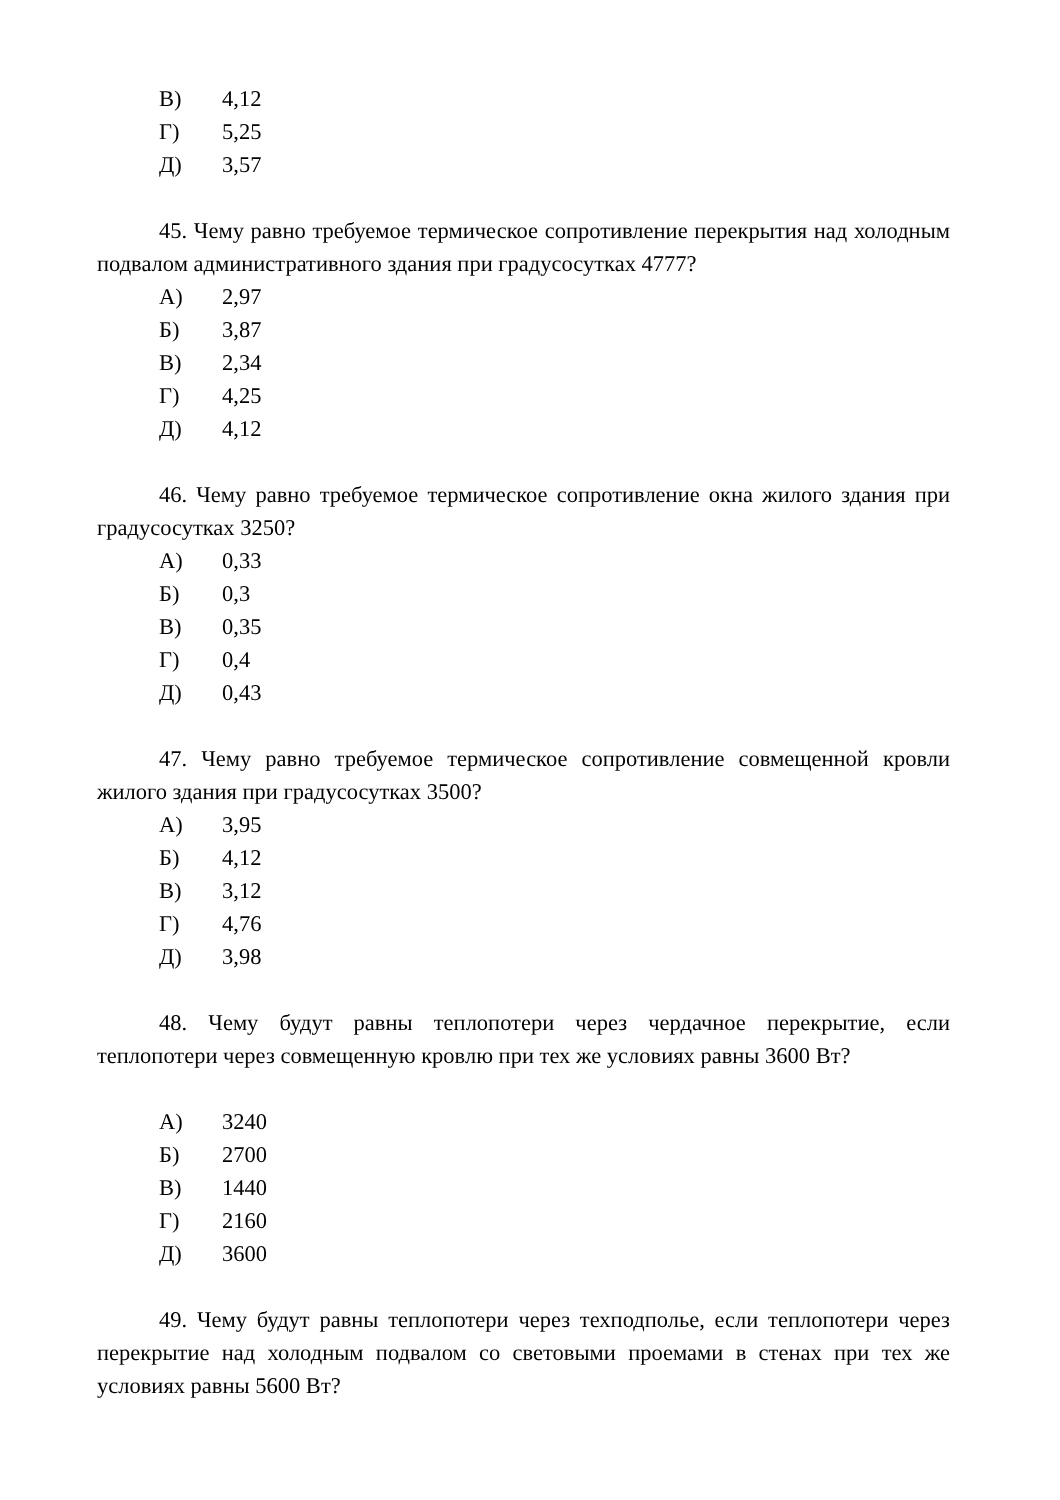В) 4,12
Г) 5,25
Д) 3,57
45. Чему равно требуемое термическое сопротивление перекрытия над холодным подвалом административного здания при градусосутках 4777?
А) 2,97
Б) 3,87
В) 2,34
Г) 4,25
Д) 4,12
46. Чему равно требуемое термическое сопротивление окна жилого здания при градусосутках 3250?
А) 0,33
Б) 0,3
В) 0,35
Г) 0,4
Д) 0,43
47. Чему равно требуемое термическое сопротивление совмещенной кровли жилого здания при градусосутках 3500?
А) 3,95
Б) 4,12
В) 3,12
Г) 4,76
Д) 3,98
48. Чему будут равны теплопотери через чердачное перекрытие, если теплопотери через совмещенную кровлю при тех же условиях равны 3600 Вт?
А) 3240
Б) 2700
В) 1440
Г) 2160
Д) 3600
49. Чему будут равны теплопотери через техподполье, если теплопотери через перекрытие над холодным подвалом со световыми проемами в стенах при тех же условиях равны 5600 Вт?